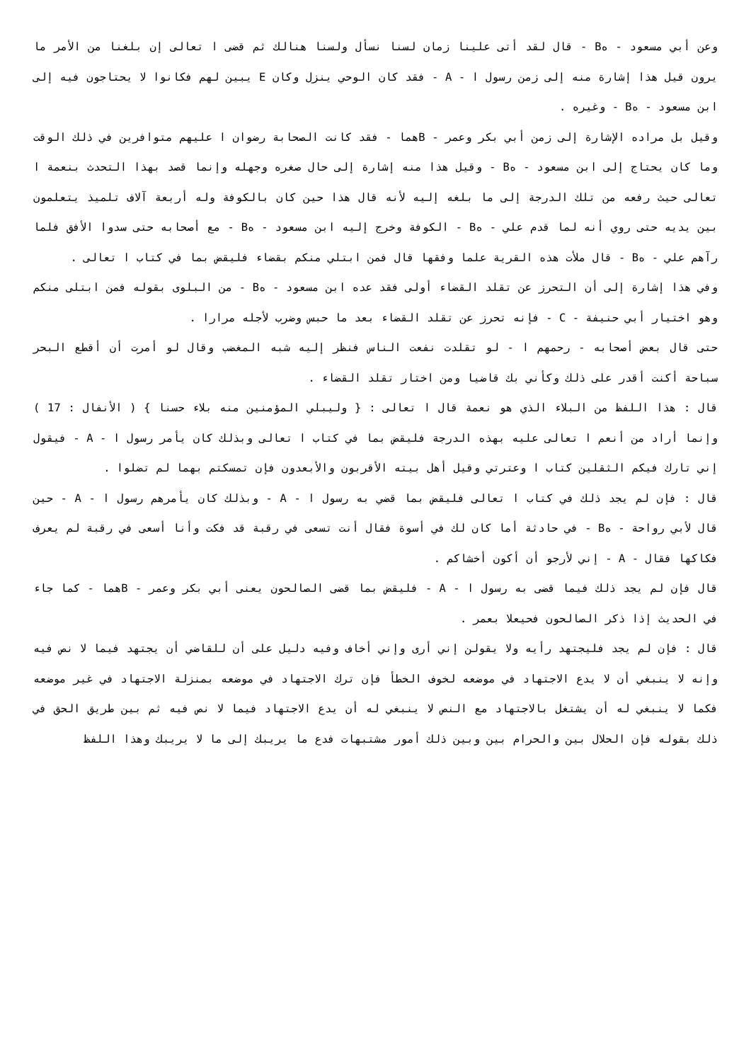وعن أبي مسعود - هB - قال لقد أتى علينا زمان لسنا نسأل ولسنا هنالك ثم قضى ا تعالى إن بلغنا من الأمر ما يرون قيل هذا إشارة منه إلى زمن رسول ا - A - فقد كان الوحي ينزل وكان E يبين لهم فكانوا لا يحتاجون فيه إلى ابن مسعود - هB - وغيره .
وقيل بل مراده الإشارة إلى زمن أبي بكر وعمر - Bهما - فقد كانت الصحابة رضوان ا عليهم متوافرين في ذلك الوقت وما كان يحتاج إلى ابن مسعود - هB - وقيل هذا منه إشارة إلى حال صغره وجهله وإنما قصد بهذا التحدث بنعمة ا تعالى حيث رفعه من تلك الدرجة إلى ما بلغه إليه لأنه قال هذا حين كان بالكوفة وله أربعة آلاف تلميذ يتعلمون بين يديه حتى روي أنه لما قدم علي - هB - الكوفة وخرج إليه ابن مسعود - هB - مع أصحابه حتى سدوا الأفق فلما رآهم علي - هB - قال ملأت هذه القرية علما وفقها قال فمن ابتلي منكم بقضاء فليقض بما في كتاب ا تعالى .
وفي هذا إشارة إلى أن التحرز عن تقلد القضاء أولى فقد عده ابن مسعود - هB - من البلوى بقوله فمن ابتلى منكم وهو اختيار أبي حنيفة - C - فإنه تحرز عن تقلد القضاء بعد ما حبس وضرب لأجله مرارا .
حتى قال بعض أصحابه - رحمهم ا - لو تقلدت نفعت الناس فنظر إليه شبه المغضب وقال لو أمرت أن أقطع البحر سباحة أكنت أقدر على ذلك وكأني بك قاضيا ومن اختار تقلد القضاء .
قال : هذا اللفظ من البلاء الذي هو نعمة قال ا تعالى : { وليبلي المؤمنين منه بلاء حسنا } ( الأنفال : 17 ) وإنما أراد من أنعم ا تعالى عليه بهذه الدرجة فليقض بما في كتاب ا تعالى وبذلك كان يأمر رسول ا - A - فيقول إني تارك فيكم الثقلين كتاب ا وعترتي وقيل أهل بيته الأقربون والأبعدون فإن تمسكتم بهما لم تضلوا .
قال : فإن لم يجد ذلك في كتاب ا تعالى فليقض بما قضي به رسول ا - A - وبذلك كان يأمرهم رسول ا - A - حين قال لأبي رواحة - هB - في حادثة أما كان لك في أسوة فقال أنت تسعى في رقبة قد فكت وأنا أسعى في رقبة لم يعرف فكاكها فقال - A - إني لأرجو أن أكون أخشاكم .
قال فإن لم يجد ذلك فيما قضى به رسول ا - A - فليقض بما قضى الصالحون يعنى أبي بكر وعمر - Bهما - كما جاء في الحديث إذا ذكر الصالحون فحيعلا بعمر .
قال : فإن لم يجد فليجتهد رأيه ولا يقولن إني أرى وإني أخاف وفيه دليل على أن للقاضي أن يجتهد فيما لا نص فيه وإنه لا ينبغي أن لا يدع الاجتهاد في موضعه لخوف الخطأ فإن ترك الاجتهاد في موضعه بمنزلة الاجتهاد في غير موضعه فكما لا ينبغي له أن يشتغل بالاجتهاد مع النص لا ينبغي له أن يدع الاجتهاد فيما لا نص فيه ثم بين طريق الحق في ذلك بقوله فإن الحلال بين والحرام بين وبين ذلك أمور مشتبهات فدع ما يريبك إلى ما لا يريبك وهذا اللفظ